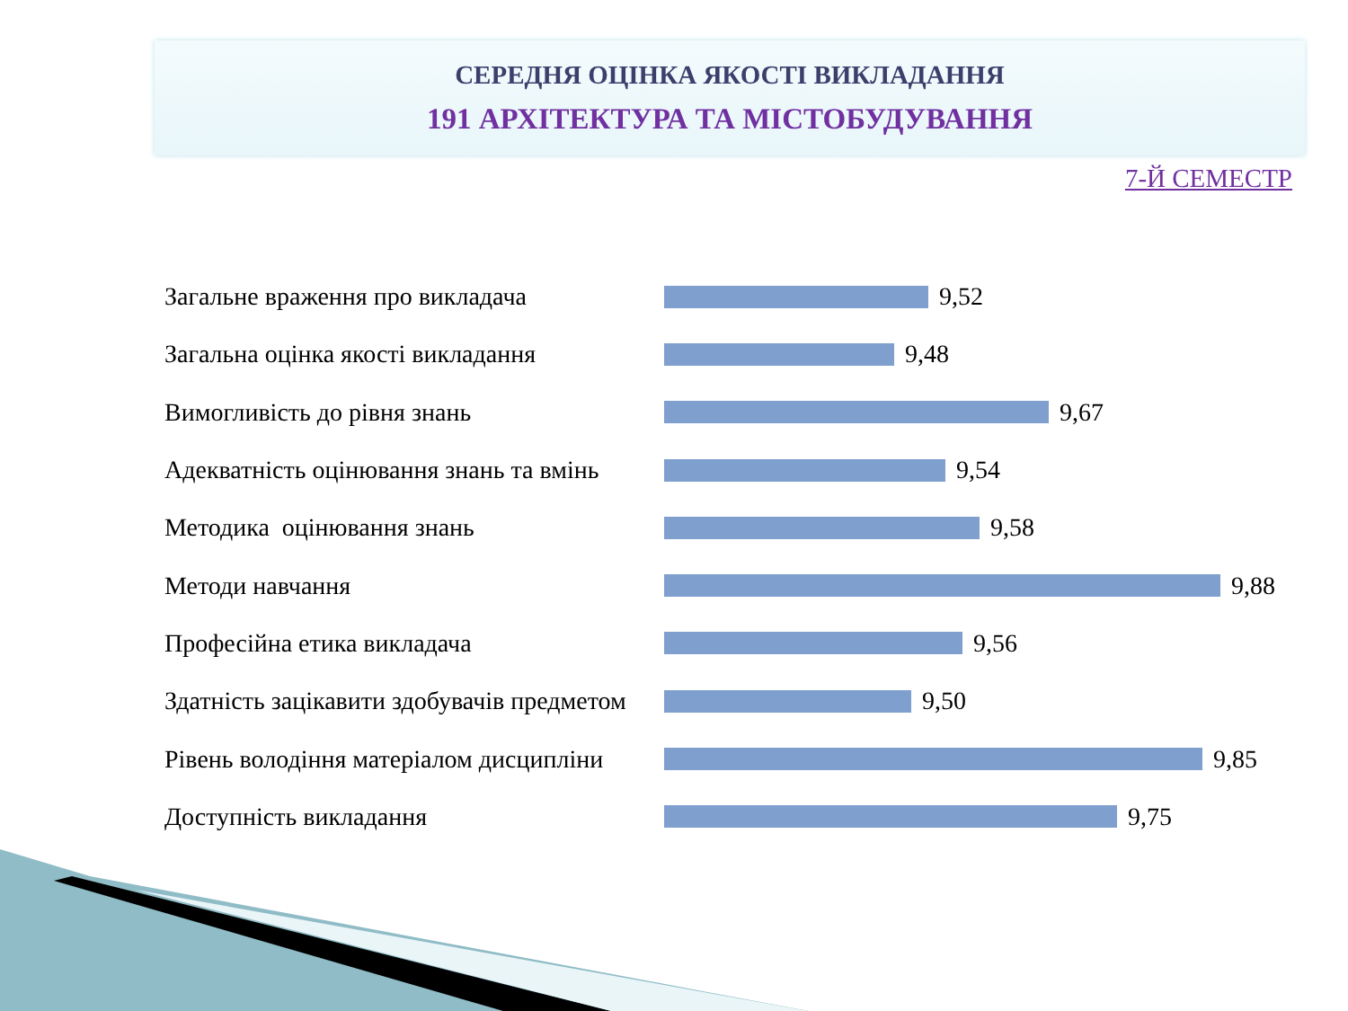СЕРЕДНЯ ОЦІНКА ЯКОСТІ ВИКЛАДАННЯ
191 АРХІТЕКТУРА ТА МІСТОБУДУВАННЯ
7-Й СЕМЕСТР
Загальне враження про викладача 9,52
Загальна оцінка якості викладання 9,48
Вимогливість до рівня знань 9,67
Адекватність оцінювання знань та вмінь
9,54
Методика оцінювання знань 9,58
Методи навчання 9,88
Професійна етика викладача 9,56
Здатність зацікавити здобувачів предметом
9,50
Рівень володіння матеріалом дисципліни
9,85
Доступність викладання 9,75